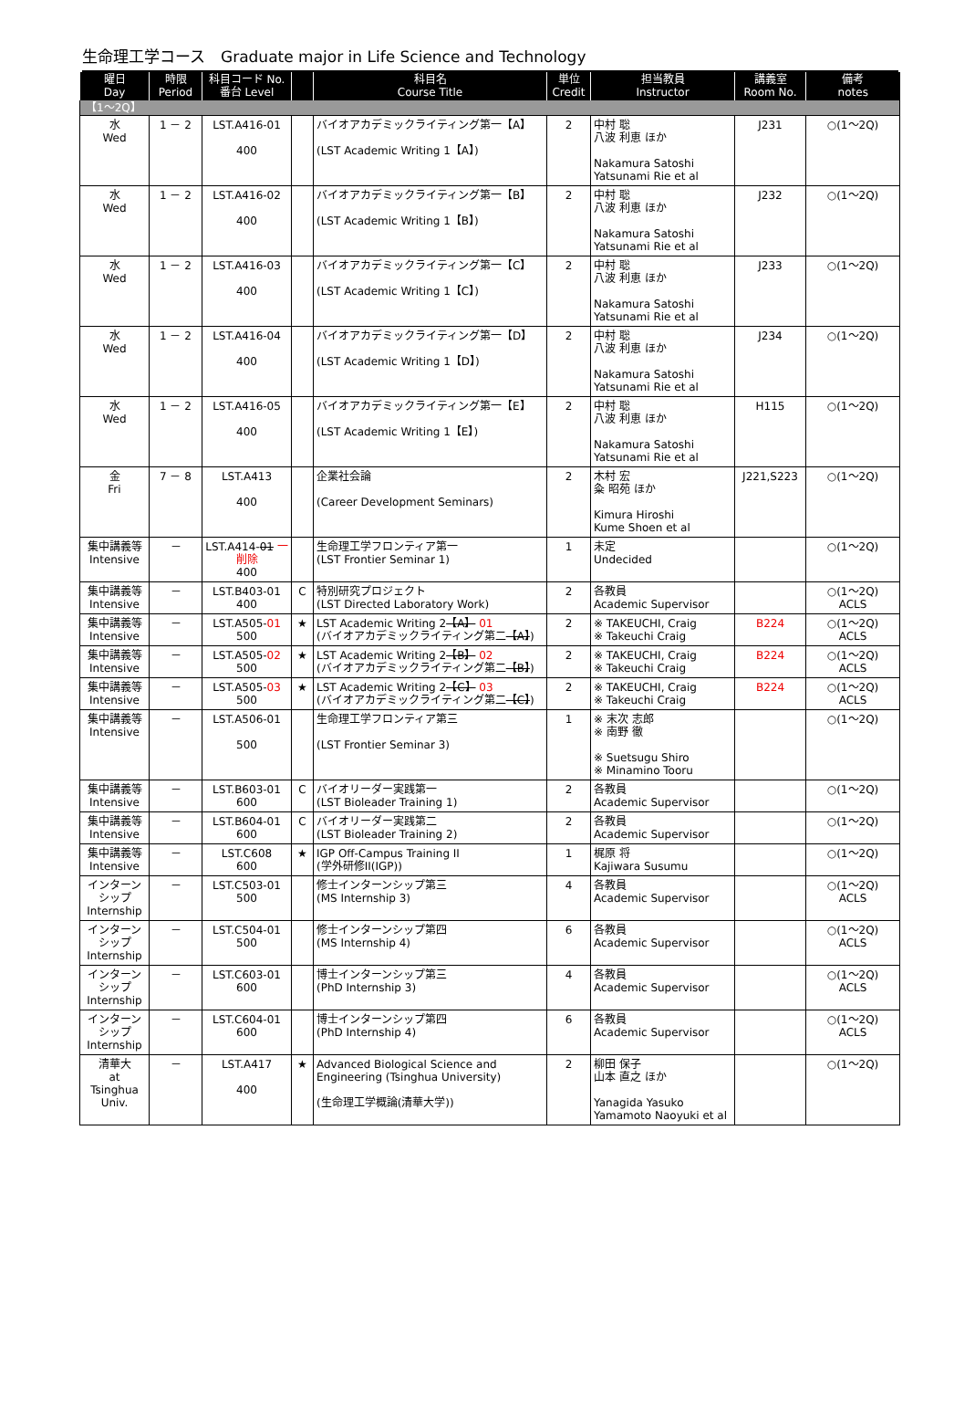生命理工学コース　Graduate major in Life Science and Technology
| 曜日 Day | 時限 Period | 科目コード No. 番台 Level | | 科目名 Course Title | 単位 Credit | 担当教員 Instructor | 講義室 Room No. | 備考 notes |
| --- | --- | --- | --- | --- | --- | --- | --- | --- |
| 【1～2Q】 | | | | | | | | |
| 水 Wed | 1 － 2 | LST.A416-01 400 | | バイオアカデミックライティング第一【A】 (LST Academic Writing 1【A】) | 2 | 中村 聡 八波 利恵 ほか Nakamura Satoshi Yatsunami Rie et al | J231 | ○(1～2Q) |
| 水 Wed | 1 － 2 | LST.A416-02 400 | | バイオアカデミックライティング第一【B】 (LST Academic Writing 1【B】) | 2 | 中村 聡 八波 利恵 ほか Nakamura Satoshi Yatsunami Rie et al | J232 | ○(1～2Q) |
| 水 Wed | 1 － 2 | LST.A416-03 400 | | バイオアカデミックライティング第一【C】 (LST Academic Writing 1【C】) | 2 | 中村 聡 八波 利恵 ほか Nakamura Satoshi Yatsunami Rie et al | J233 | ○(1～2Q) |
| 水 Wed | 1 － 2 | LST.A416-04 400 | | バイオアカデミックライティング第一【D】 (LST Academic Writing 1【D】) | 2 | 中村 聡 八波 利恵 ほか Nakamura Satoshi Yatsunami Rie et al | J234 | ○(1～2Q) |
| 水 Wed | 1 － 2 | LST.A416-05 400 | | バイオアカデミックライティング第一【E】 (LST Academic Writing 1【E】) | 2 | 中村 聡 八波 利恵 ほか Nakamura Satoshi Yatsunami Rie et al | H115 | ○(1～2Q) |
| 金 Fri | 7 － 8 | LST.A413 400 | | 企業社会論 (Career Development Seminars) | 2 | 木村 宏 粂 昭苑 ほか Kimura Hiroshi Kume Shoen et al | J221,S223 | ○(1～2Q) |
| 集中講義等 Intensive | － | LST.A414- 01 一削除 400 | | 生命理工学フロンティア第一 (LST Frontier Seminar 1) | 1 | 未定 Undecided | | ○(1～2Q) |
| 集中講義等 Intensive | － | LST.B403-01 400 | C | 特別研究プロジェクト (LST Directed Laboratory Work) | 2 | 各教員 Academic Supervisor | | ○(1～2Q) ACLS |
| 集中講義等 Intensive | － | LST.A505- 01 500 | ★ | LST Academic Writing 2 【A】 01 (バイオアカデミックライティング第二 【A】 ) | 2 | ※ TAKEUCHI, Craig ※ Takeuchi Craig | B224 | ○(1～2Q) ACLS |
| 集中講義等 Intensive | － | LST.A505- 02 500 | ★ | LST Academic Writing 2 【B】 02 (バイオアカデミックライティング第二 【B】 ) | 2 | ※ TAKEUCHI, Craig ※ Takeuchi Craig | B224 | ○(1～2Q) ACLS |
| 集中講義等 Intensive | － | LST.A505- 03 500 | ★ | LST Academic Writing 2 【C】 03 (バイオアカデミックライティング第二 【C】 ) | 2 | ※ TAKEUCHI, Craig ※ Takeuchi Craig | B224 | ○(1～2Q) ACLS |
| 集中講義等 Intensive | － | LST.A506-01 500 | | 生命理工学フロンティア第三 (LST Frontier Seminar 3) | 1 | ※ 末次 志郎 ※ 南野 徹 ※ Suetsugu Shiro ※ Minamino Tooru | | ○(1～2Q) |
| 集中講義等 Intensive | － | LST.B603-01 600 | C | バイオリーダー実践第一 (LST Bioleader Training 1) | 2 | 各教員 Academic Supervisor | | ○(1～2Q) |
| 集中講義等 Intensive | － | LST.B604-01 600 | C | バイオリーダー実践第二 (LST Bioleader Training 2) | 2 | 各教員 Academic Supervisor | | ○(1～2Q) |
| 集中講義等 Intensive | － | LST.C608 600 | ★ | IGP Off-Campus Training II (学外研修II(IGP)) | 1 | 梶原 将 Kajiwara Susumu | | ○(1～2Q) |
| インターンシップ Internship | － | LST.C503-01 500 | | 修士インターンシップ第三 (MS Internship 3) | 4 | 各教員 Academic Supervisor | | ○(1～2Q) ACLS |
| インターンシップ Internship | － | LST.C504-01 500 | | 修士インターンシップ第四 (MS Internship 4) | 6 | 各教員 Academic Supervisor | | ○(1～2Q) ACLS |
| インターンシップ Internship | － | LST.C603-01 600 | | 博士インターンシップ第三 (PhD Internship 3) | 4 | 各教員 Academic Supervisor | | ○(1～2Q) ACLS |
| インターンシップ Internship | － | LST.C604-01 600 | | 博士インターンシップ第四 (PhD Internship 4) | 6 | 各教員 Academic Supervisor | | ○(1～2Q) ACLS |
| 清華大 at Tsinghua Univ. | － | LST.A417 400 | ★ | Advanced Biological Science and Engineering (Tsinghua University) (生命理工学概論(清華大学)) | 2 | 柳田 保子 山本 直之 ほか Yanagida Yasuko Yamamoto Naoyuki et al | | ○(1～2Q) |